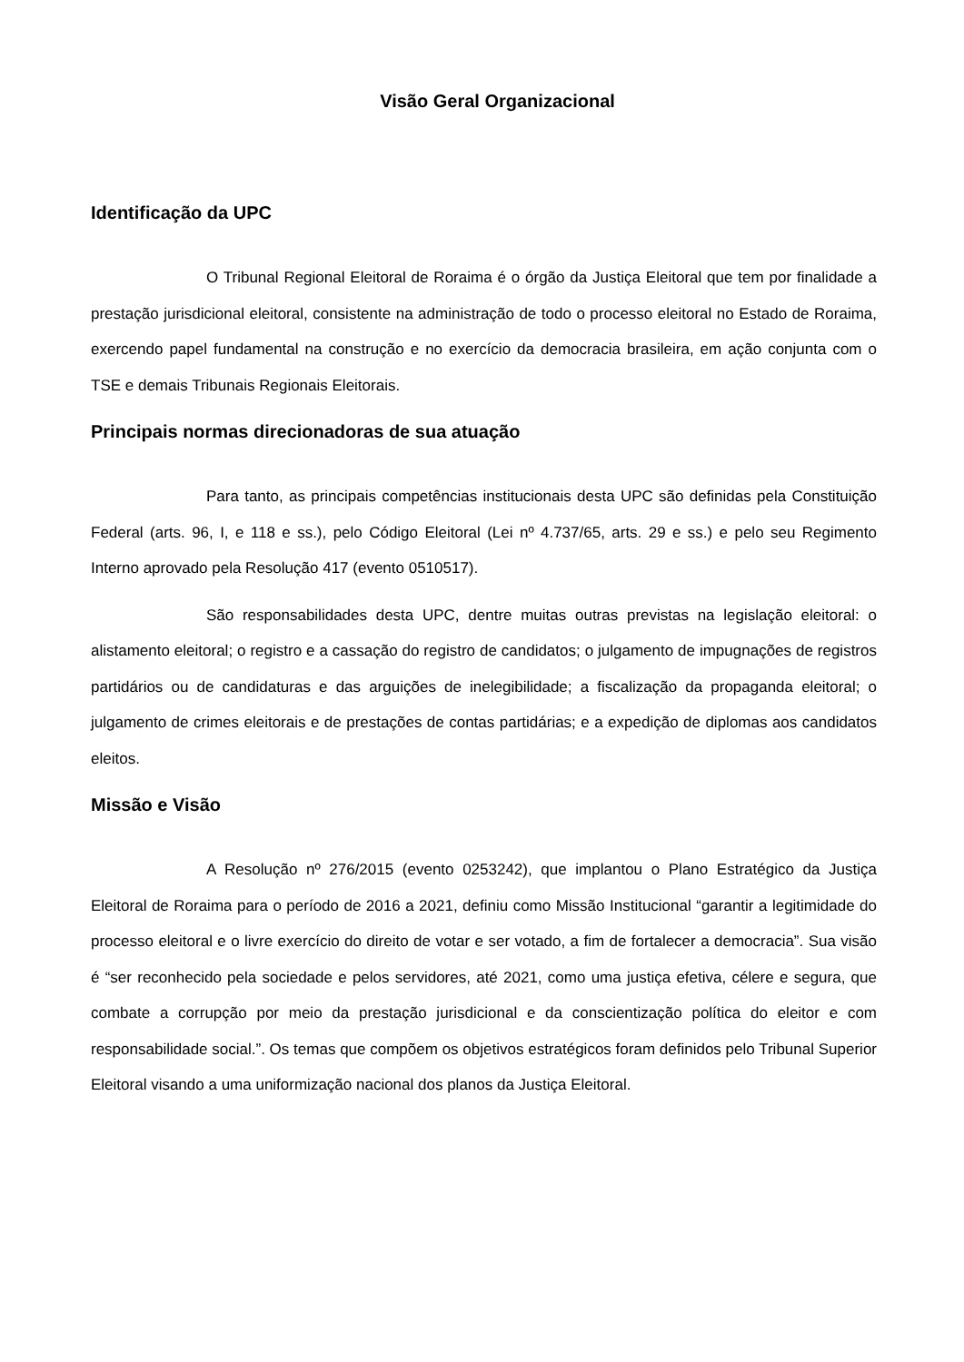Visão Geral Organizacional
Identificação da UPC
O Tribunal Regional Eleitoral de Roraima é o órgão da Justiça Eleitoral que tem por finalidade a prestação jurisdicional eleitoral, consistente na administração de todo o processo eleitoral no Estado de Roraima, exercendo papel fundamental na construção e no exercício da democracia brasileira, em ação conjunta com o TSE e demais Tribunais Regionais Eleitorais.
Principais normas direcionadoras de sua atuação
Para tanto, as principais competências institucionais desta UPC são definidas pela Constituição Federal (arts. 96, I, e 118 e ss.), pelo Código Eleitoral (Lei nº 4.737/65, arts. 29 e ss.) e pelo seu Regimento Interno aprovado pela Resolução 417 (evento 0510517).
São responsabilidades desta UPC, dentre muitas outras previstas na legislação eleitoral: o alistamento eleitoral; o registro e a cassação do registro de candidatos; o julgamento de impugnações de registros partidários ou de candidaturas e das arguições de inelegibilidade; a fiscalização da propaganda eleitoral; o julgamento de crimes eleitorais e de prestações de contas partidárias; e a expedição de diplomas aos candidatos eleitos.
Missão e Visão
A Resolução nº 276/2015 (evento 0253242), que implantou o Plano Estratégico da Justiça Eleitoral de Roraima para o período de 2016 a 2021, definiu como Missão Institucional “garantir a legitimidade do processo eleitoral e o livre exercício do direito de votar e ser votado, a fim de fortalecer a democracia”. Sua visão é “ser reconhecido pela sociedade e pelos servidores, até 2021, como uma justiça efetiva, célere e segura, que combate a corrupção por meio da prestação jurisdicional e da conscientização política do eleitor e com responsabilidade social.”. Os temas que compõem os objetivos estratégicos foram definidos pelo Tribunal Superior Eleitoral visando a uma uniformização nacional dos planos da Justiça Eleitoral.